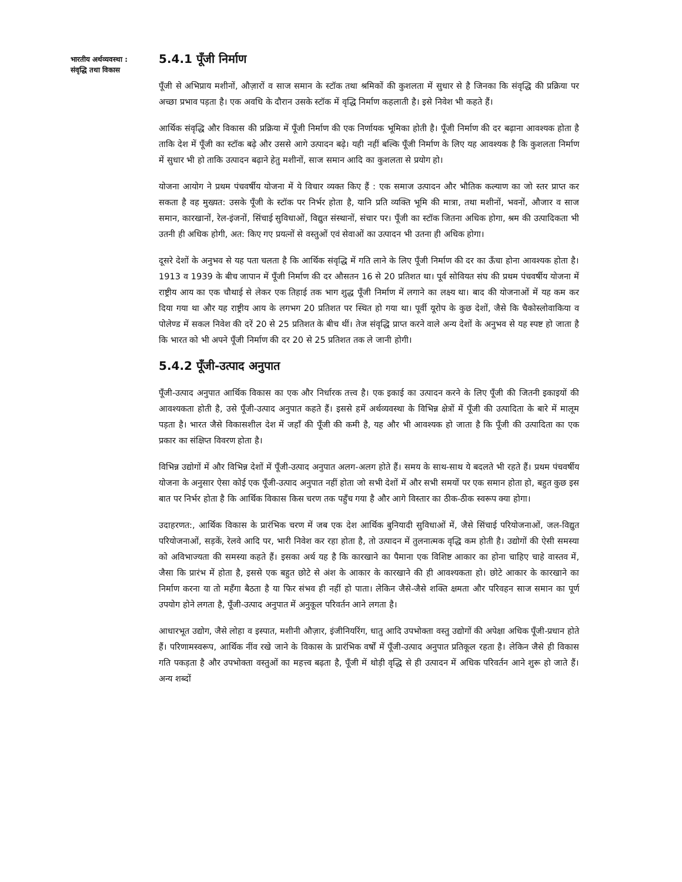भारतीय अर्थव्यवस्था :
संवृद्धि तथा विकास
5.4.1 पूँजी निर्माण
पूँजी से अभिप्राय मशीनों, औज़ारों व साज समान के स्टॉक तथा श्रमिकों की कुशलता में सुधार से है जिनका कि संवृद्धि की प्रक्रिया पर अच्छा प्रभाव पड़ता है। एक अवधि के दौरान उसके स्टॉक में वृद्धि निर्माण कहलाती है। इसे निवेश भी कहते हैं।
आर्थिक संवृद्धि और विकास की प्रक्रिया में पूँजी निर्माण की एक निर्णायक भूमिका होती है। पूँजी निर्माण की दर बढ़ाना आवश्यक होता है ताकि देश में पूँजी का स्टॉक बढ़े और उससे आगे उत्पादन बढ़े। यही नहीं बल्कि पूँजी निर्माण के लिए यह आवश्यक है कि कुशलता निर्माण में सुधार भी हो ताकि उत्पादन बढ़ाने हेतु मशीनों, साज समान आदि का कुशलता से प्रयोग हो।
योजना आयोग ने प्रथम पंचवर्षीय योजना में ये विचार व्यक्त किए हैं : एक समाज उत्पादन और भौतिक कल्याण का जो स्तर प्राप्त कर सकता है वह मुख्यत: उसके पूँजी के स्टॉक पर निर्भर होता है, यानि प्रति व्यक्ति भूमि की मात्रा, तथा मशीनों, भवनों, औजार व साज समान, कारखानों, रेल-इंजनों, सिंचाई सुविधाओं, विद्युत संस्थानों, संचार पर। पूँजी का स्टॉक जितना अधिक होगा, श्रम की उत्पादिकता भी उतनी ही अधिक होगी, अत: किए गए प्रयत्नों से वस्तुओं एवं सेवाओं का उत्पादन भी उतना ही अधिक होगा।
दूसरे देशों के अनुभव से यह पता चलता है कि आर्थिक संवृद्धि में गति लाने के लिए पूँजी निर्माण की दर का ऊँचा होना आवश्यक होता है। 1913 व 1939 के बीच जापान में पूँजी निर्माण की दर औसतन 16 से 20 प्रतिशत था। पूर्व सोवियत संघ की प्रथम पंचवर्षीय योजना में राष्ट्रीय आय का एक चौथाई से लेकर एक तिहाई तक भाग शुद्ध पूँजी निर्माण में लगाने का लक्ष्य था। बाद की योजनाओं में यह कम कर दिया गया था और यह राष्ट्रीय आय के लगभग 20 प्रतिशत पर स्थित हो गया था। पूर्वी यूरोप के कुछ देशों, जैसे कि चैकोस्लोवाकिया व पोलेण्ड में सकल निवेश की दरें 20 से 25 प्रतिशत के बीच थीं। तेज संवृद्धि प्राप्त करने वाले अन्य देशों के अनुभव से यह स्पष्ट हो जाता है कि भारत को भी अपने पूँजी निर्माण की दर 20 से 25 प्रतिशत तक ले जानी होगी।
5.4.2 पूँजी-उत्पाद अनुपात
पूँजी-उत्पाद अनुपात आर्थिक विकास का एक और निर्धारक तत्त्व है। एक इकाई का उत्पादन करने के लिए पूँजी की जितनी इकाइयों की आवश्यकता होती है, उसे पूँजी-उत्पाद अनुपात कहते हैं। इससे हमें अर्थव्यवस्था के विभिन्न क्षेत्रों में पूँजी की उत्पादिता के बारे में मालूम पड़ता है। भारत जैसे विकासशील देश में जहाँ की पूँजी की कमी है, यह और भी आवश्यक हो जाता है कि पूँजी की उत्पादिता का एक प्रकार का संक्षिप्त विवरण होता है।
विभिन्न उद्योगों में और विभिन्न देशों में पूँजी-उत्पाद अनुपात अलग-अलग होते हैं। समय के साथ-साथ ये बदलते भी रहते हैं। प्रथम पंचवर्षीय योजना के अनुसार ऐसा कोई एक पूँजी-उत्पाद अनुपात नहीं होता जो सभी देशों में और सभी समयों पर एक समान होता हो, बहुत कुछ इस बात पर निर्भर होता है कि आर्थिक विकास किस चरण तक पहुँच गया है और आगे विस्तार का ठीक-ठीक स्वरूप क्या होगा।
उदाहरणत:, आर्थिक विकास के प्रारंभिक चरण में जब एक देश आर्थिक बुनियादी सुविधाओं में, जैसे सिंचाई परियोजनाओं, जल-विद्युत परियोजनाओं, सड़कें, रेलवे आदि पर, भारी निवेश कर रहा होता है, तो उत्पादन में तुलनात्मक वृद्धि कम होती है। उद्योगों की ऐसी समस्या को अविभाज्यता की समस्या कहते हैं। इसका अर्थ यह है कि कारखाने का पैमाना एक विशिष्ट आकार का होना चाहिए चाहे वास्तव में, जैसा कि प्रारंभ में होता है, इससे एक बहुत छोटे से अंश के आकार के कारखाने की ही आवश्यकता हो। छोटे आकार के कारखाने का निर्माण करना या तो महँगा बैठता है या फिर संभव ही नहीं हो पाता। लेकिन जैसे-जैसे शक्ति क्षमता और परिवहन साज समान का पूर्ण उपयोग होने लगता है, पूँजी-उत्पाद अनुपात में अनुकूल परिवर्तन आने लगता है।
आधारभूत उद्योग, जैसे लोहा व इस्पात, मशीनी औज़ार, इंजीनियरिंग, धातु आदि उपभोक्ता वस्तु उद्योगों की अपेक्षा अधिक पूँजी-प्रधान होते हैं। परिणामस्वरूप, आर्थिक नींव रखे जाने के विकास के प्रारंभिक वर्षों में पूँजी-उत्पाद अनुपात प्रतिकूल रहता है। लेकिन जैसे ही विकास गति पकड़ता है और उपभोक्ता वस्तुओं का महत्त्व बढ़ता है, पूँजी में थोड़ी वृद्धि से ही उत्पादन में अधिक परिवर्तन आने शुरू हो जाते हैं। अन्य शब्दों